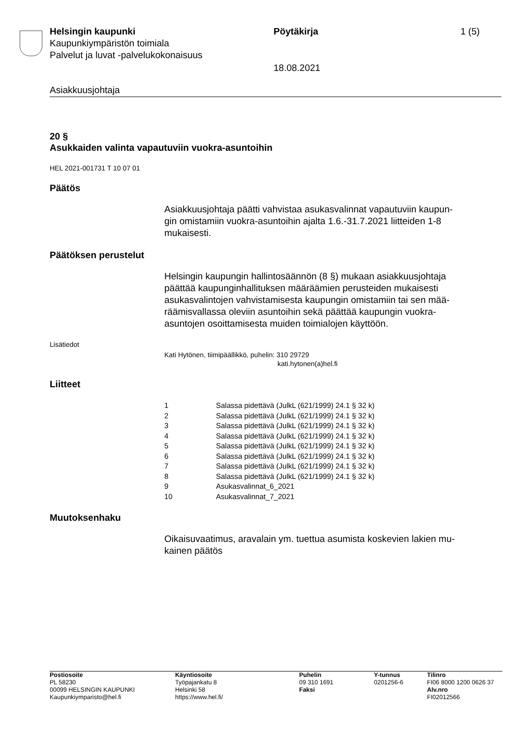Helsingin kaupunki
Kaupunkiympäristön toimiala
Palvelut ja luvat -palvelukokonaisuus
Pöytäkirja
18.08.2021
1 (5)
Asiakkuusjohtaja
20 §
Asukkaiden valinta vapautuviin vuokra-asuntoihin
HEL 2021-001731 T 10 07 01
Päätös
Asiakkuusjohtaja päätti vahvistaa asukasvalinnat vapautuviin kaupun-
gin omistamiin vuokra-asuntoihin ajalta 1.6.-31.7.2021 liitteiden 1-8
mukaisesti.
Päätöksen perustelut
Helsingin kaupungin hallintosäännön (8 §) mukaan asiakkuusjohtaja
päättää kaupunginhallituksen määräämien perusteiden mukaisesti
asukasvalintojen vahvistamisesta kaupungin omistamiin tai sen mää-
räämisvallassa oleviin asuntoihin sekä päättää kaupungin vuokra-
asuntojen osoittamisesta muiden toimialojen käyttöön.
Lisätiedot
Kati Hytönen, tiimipäällikkö, puhelin: 310 29729
kati.hytonen(a)hel.fi
Liitteet
| 1 | Salassa pidettävä (JulkL (621/1999) 24.1 § 32 k) |
| 2 | Salassa pidettävä (JulkL (621/1999) 24.1 § 32 k) |
| 3 | Salassa pidettävä (JulkL (621/1999) 24.1 § 32 k) |
| 4 | Salassa pidettävä (JulkL (621/1999) 24.1 § 32 k) |
| 5 | Salassa pidettävä (JulkL (621/1999) 24.1 § 32 k) |
| 6 | Salassa pidettävä (JulkL (621/1999) 24.1 § 32 k) |
| 7 | Salassa pidettävä (JulkL (621/1999) 24.1 § 32 k) |
| 8 | Salassa pidettävä (JulkL (621/1999) 24.1 § 32 k) |
| 9 | Asukasvalinnat_6_2021 |
| 10 | Asukasvalinnat_7_2021 |
Muutoksenhaku
Oikaisuvaatimus, aravalain ym. tuettua asumista koskevien lakien mu-
kainen päätös
Postiosoite
PL 58230
00099 HELSINGIN KAUPUNKI
Kaupunkiymparisto@hel.fi
Käyntiosoite
Työpajankatu 8
Helsinki 58
https://www.hel.fi/
Puhelin
09 310 1691
Faksi
Y-tunnus
0201256-6
Tilinro
FI06 8000 1200 0626 37
Alv.nro
FI02012566